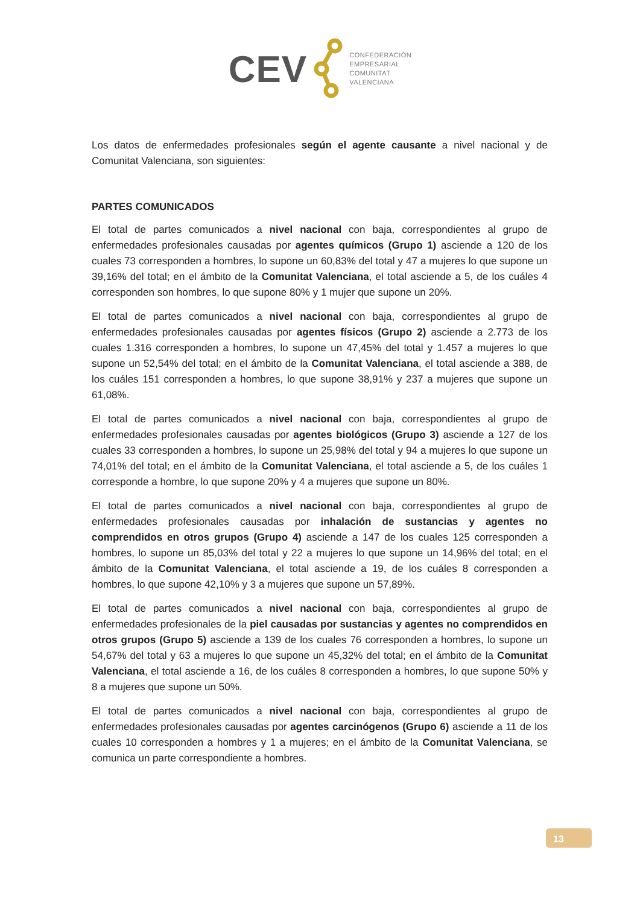CEV
CONFEDERACIÓN
EMPRESARIAL
COMUNITAT
VALENCIANA
Los datos de enfermedades profesionales según el agente causante a nivel nacional y de Comunitat Valenciana, son siguientes:
PARTES COMUNICADOS
El total de partes comunicados a nivel nacional con baja, correspondientes al grupo de enfermedades profesionales causadas por agentes químicos (Grupo 1) asciende a 120 de los cuales 73 corresponden a hombres, lo supone un 60,83% del total y 47 a mujeres lo que supone un 39,16% del total; en el ámbito de la Comunitat Valenciana, el total asciende a 5, de los cuáles 4 corresponden son hombres, lo que supone 80% y 1 mujer que supone un 20%.
El total de partes comunicados a nivel nacional con baja, correspondientes al grupo de enfermedades profesionales causadas por agentes físicos (Grupo 2) asciende a 2.773 de los cuales 1.316 corresponden a hombres, lo supone un 47,45% del total y 1.457 a mujeres lo que supone un 52,54% del total; en el ámbito de la Comunitat Valenciana, el total asciende a 388, de los cuáles 151 corresponden a hombres, lo que supone 38,91% y 237 a mujeres que supone un 61,08%.
El total de partes comunicados a nivel nacional con baja, correspondientes al grupo de enfermedades profesionales causadas por agentes biológicos (Grupo 3) asciende a 127 de los cuales 33 corresponden a hombres, lo supone un 25,98% del total y 94 a mujeres lo que supone un 74,01% del total; en el ámbito de la Comunitat Valenciana, el total asciende a 5, de los cuáles 1 corresponde a hombre, lo que supone 20% y 4 a mujeres que supone un 80%.
El total de partes comunicados a nivel nacional con baja, correspondientes al grupo de enfermedades profesionales causadas por inhalación de sustancias y agentes no comprendidos en otros grupos (Grupo 4) asciende a 147 de los cuales 125 corresponden a hombres, lo supone un 85,03% del total y 22 a mujeres lo que supone un 14,96% del total; en el ámbito de la Comunitat Valenciana, el total asciende a 19, de los cuáles 8 corresponden a hombres, lo que supone 42,10% y 3 a mujeres que supone un 57,89%.
El total de partes comunicados a nivel nacional con baja, correspondientes al grupo de enfermedades profesionales de la piel causadas por sustancias y agentes no comprendidos en otros grupos (Grupo 5) asciende a 139 de los cuales 76 corresponden a hombres, lo supone un 54,67% del total y 63 a mujeres lo que supone un 45,32% del total; en el ámbito de la Comunitat Valenciana, el total asciende a 16, de los cuáles 8 corresponden a hombres, lo que supone 50% y 8 a mujeres que supone un 50%.
El total de partes comunicados a nivel nacional con baja, correspondientes al grupo de enfermedades profesionales causadas por agentes carcinógenos (Grupo 6) asciende a 11 de los cuales 10 corresponden a hombres y 1 a mujeres; en el ámbito de la Comunitat Valenciana, se comunica un parte correspondiente a hombres.
13